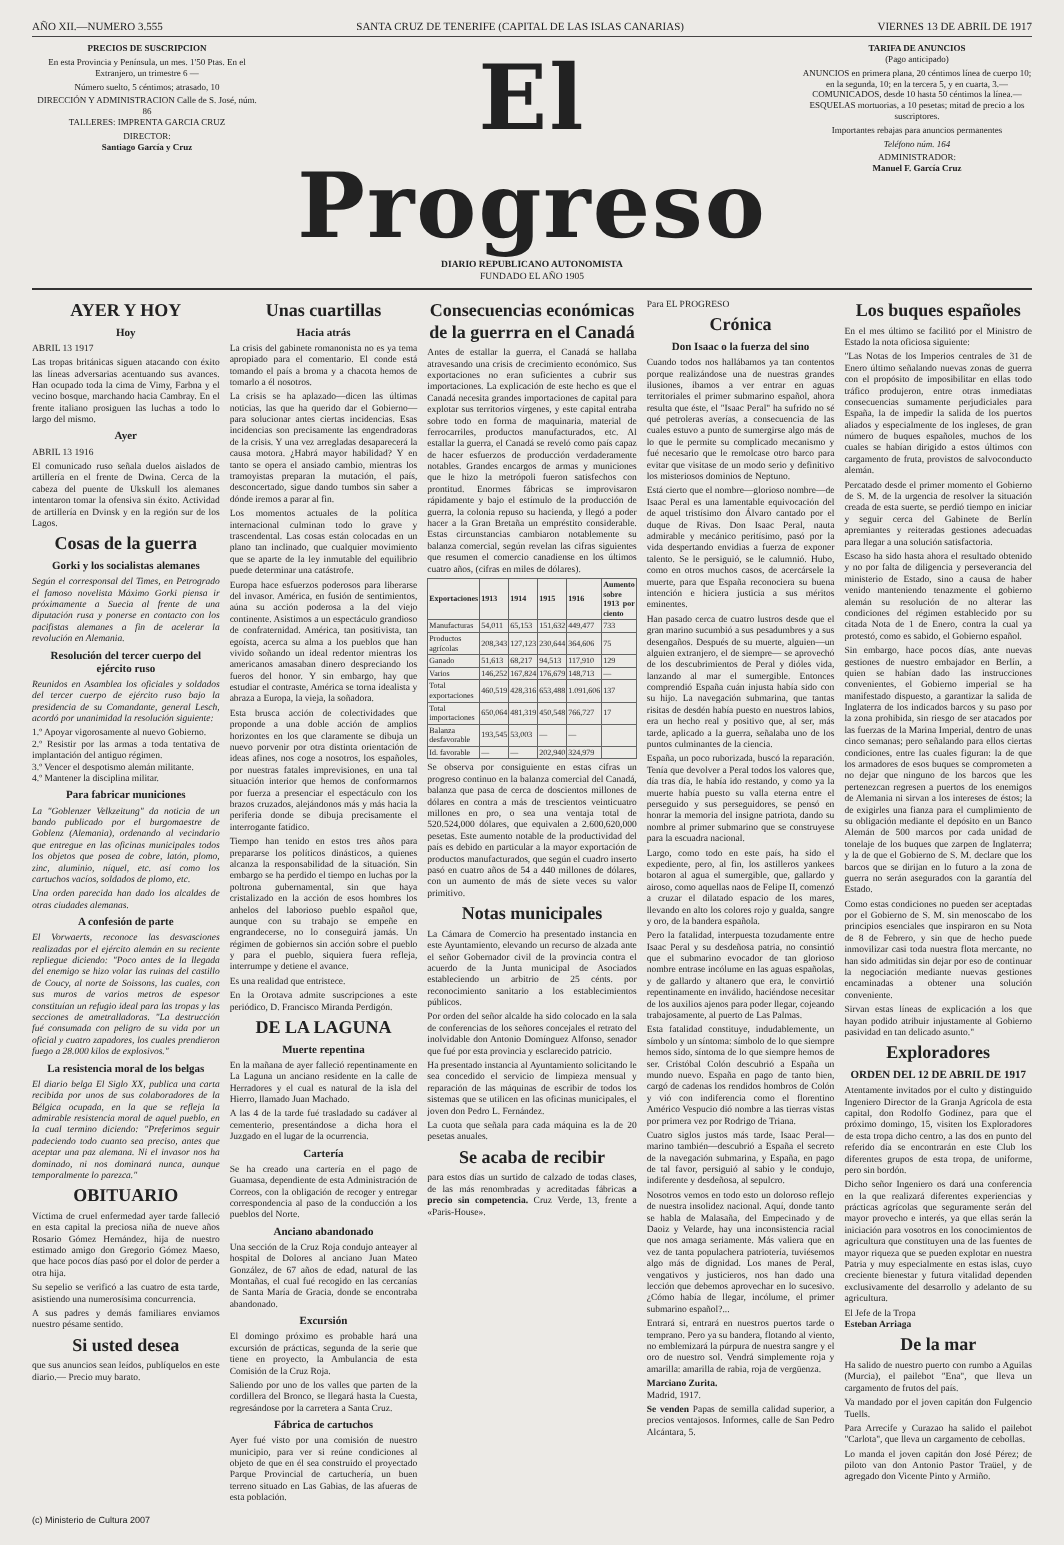AÑO XII.—NUMERO 3.555 SANTA CRUZ DE TENERIFE (CAPITAL DE LAS ISLAS CANARIAS) VIERNES 13 DE ABRIL DE 1917
PRECIOS DE SUSCRIPCION
En esta Provincia y Península, un mes. 1'50 Ptas. En el Extranjero, un trimestre 6 —
Número suelto, 5 céntimos; atrasado, 10
DIRECCIÓN Y ADMINISTRACION Calle de S. José, núm. 86
TALLERES: IMPRENTA GARCIA CRUZ
DIRECTOR:
Santiago García y Cruz
El Progreso
DIARIO REPUBLICANO AUTONOMISTA
FUNDADO EL AÑO 1905
TARIFA DE ANUNCIOS
(Pago anticipado)
ANUNCIOS en primera plana, 20 céntimos línea de cuerpo 10; en la segunda, 10; en la tercera 5, y en cuarta, 3.—COMUNICADOS, desde 10 hasta 50 céntimos la línea.—ESQUELAS mortuorias, a 10 pesetas; mitad de precio a los suscriptores.
Importantes rebajas para anuncios permanentes
Teléfono núm. 164
ADMINISTRADOR:
Manuel F. García Cruz
AYER Y HOY
Hoy
ABRIL 13 1917
Las tropas británicas siguen atacando con éxito las líneas adversarias acentuando sus avances. Han ocupado toda la cima de Vimy, Farbna y el vecino bosque, marchando hacia Cambray. En el frente italiano prosiguen las luchas a todo lo largo del mismo.
Ayer
ABRIL 13 1916
El comunicado ruso señala duelos aislados de artillería en el frente de Dwina. Cerca de la cabeza del puente de Ukskull los alemanes intentaron tomar la ofensiva sin éxito. Actividad de artillería en Dvinsk y en la región sur de los Lagos.
Cosas de la guerra
Gorki y los socialistas alemanes
Según el corresponsal del Times, en Petrogrado el famoso novelista Máximo Gorki piensa ir próximamente a Suecia al frente de una diputación rusa y ponerse en contacto con los pacifistas alemanes a fin de acelerar la revolución en Alemania.
Resolución del tercer cuerpo del ejército ruso
Reunidos en Asamblea los oficiales y soldados del tercer cuerpo de ejército ruso bajo la presidencia de su Comandante, general Lesch, acordó por unanimidad la resolución siguiente:
1.º Apoyar vigorosamente al nuevo Gobierno.
2.º Resistir por las armas a toda tentativa de implantación del antiguo régimen.
3.º Vencer el despotismo alemán militante.
4.º Mantener la disciplina militar.
Para fabricar municiones
La "Goblenzer Velkzeitung" da noticia de un bando publicado por el burgomaestre de Goblenz (Alemania), ordenando al vecindario que entregue en las oficinas municipales todos los objetos que posea de cobre, latón, plomo, zinc, aluminio, níquel, etc. así como los cartuchos vacíos, soldados de plomo, etc.
Una orden parecida han dado los alcaldes de otras ciudades alemanas.
A confesión de parte
El Vorwaerts, reconoce las desvasciones realizadas por el ejército alemán en su reciente repliegue diciendo: "Poco antes de la llegada del enemigo se hizo volar las ruinas del castillo de Coucy, al norte de Soissons, las cuales, con sus muros de varios metros de espesor constituían un refugio ideal para las tropas y las secciones de ametralladoras. "La destrucción fué consumada con peligro de su vida por un oficial y cuatro zapadores, los cuales prendieron fuego a 28.000 kilos de explosivos."
La resistencia moral de los belgas
El diario belga El Siglo XX, publica una carta recibida por unos de sus colaboradores de la Bélgica ocupada, en la que se refleja la admirable resistencia moral de aquel pueblo, en la cual termino diciendo: "Preferimos seguir padeciendo todo cuanto sea preciso, antes que aceptar una paz alemana. Ni el invasor nos ha dominado, ni nos dominará nunca, aunque temporalmente lo parezca."
OBITUARIO
Víctima de cruel enfermedad ayer tarde falleció en esta capital la preciosa niña de nueve años Rosario Gómez Hernández, hija de nuestro estimado amigo don Gregorio Gómez Maeso, que hace pocos días pasó por el dolor de perder a otra hija.
Su sepelio se verificó a las cuatro de esta tarde, asistiendo una numerosísima concurrencia.
A sus padres y demás familiares enviamos nuestro pésame sentido.
Si usted desea
que sus anuncios sean leídos, publíquelos en este diario.— Precio muy barato.
Unas cuartillas
Hacia atrás
La crisis del gabinete romanonista no es ya tema apropiado para el comentario. El conde está tomando el país a broma y a chacota hemos de tomarlo a él nosotros.
La crisis se ha aplazado—dicen las últimas noticias, las que ha querido dar el Gobierno—para solucionar antes ciertas incidencias. Esas incidencias son precisamente las engendradoras de la crisis. Y una vez arregladas desaparecerá la causa motora. ¿Habrá mayor habilidad? Y en tanto se opera el ansiado cambio, mientras los tramoyistas preparan la mutación, el país, desconcertado, sigue dando tumbos sin saber a dónde iremos a parar al fin.
Los momentos actuales de la política internacional culminan todo lo grave y trascendental. Las cosas están colocadas en un plano tan inclinado, que cualquier movimiento que se aparte de la ley inmutable del equilibrio puede determinar una catástrofe.
Europa hace esfuerzos poderosos para liberarse del invasor. América, en fusión de sentimientos, aúna su acción poderosa a la del viejo continente. Asistimos a un espectáculo grandioso de confraternidad. América, tan positivista, tan egoísta, acerca su alma a los pueblos que han vivido soñando un ideal redentor mientras los americanos amasaban dinero despreciando los fueros del honor. Y sin embargo, hay que estudiar el contraste, América se torna idealista y abraza a Europa, la vieja, la soñadora.
Esta brusca acción de colectividades que proponde a una doble acción de amplios horizontes en los que claramente se dibuja un nuevo porvenir por otra distinta orientación de ideas afines, nos coge a nosotros, los españoles, por nuestras fatales imprevisiones, en una tal situación interior que hemos de conformarnos por fuerza a presenciar el espectáculo con los brazos cruzados, alejándonos más y más hacia la periferia donde se dibuja precisamente el interrogante fatídico.
Tiempo han tenido en estos tres años para prepararse los políticos dinásticos, a quienes alcanza la responsabilidad de la situación. Sin embargo se ha perdido el tiempo en luchas por la poltrona gubernamental, sin que haya cristalizado en la acción de esos hombres los anhelos del laborioso pueblo español que, aunque con su trabajo se empeñe en engrandecerse, no lo conseguirá jamás. Un régimen de gobiernos sin acción sobre el pueblo y para el pueblo, siquiera fuera refleja, interrumpe y detiene el avance.
Es una realidad que entristece.
En la Orotava admite suscripciones a este periódico, D. Francisco Miranda Perdigón.
DE LA LAGUNA
Muerte repentina
En la mañana de ayer falleció repentinamente en La Laguna un anciano residente en la calle de Herradores y el cual es natural de la isla del Hierro, llamado Juan Machado.
A las 4 de la tarde fué trasladado su cadáver al cementerio, presentándose a dicha hora el Juzgado en el lugar de la ocurrencia.
Cartería
Se ha creado una cartería en el pago de Guamasa, dependiente de esta Administración de Correos, con la obligación de recoger y entregar correspondencia al paso de la conducción a los pueblos del Norte.
Anciano abandonado
Una sección de la Cruz Roja condujo anteayer al hospital de Dolores al anciano Juan Mateo González, de 67 años de edad, natural de las Montañas, el cual fué recogido en las cercanías de Santa María de Gracia, donde se encontraba abandonado.
Excursión
El domingo próximo es probable hará una excursión de prácticas, segunda de la serie que tiene en proyecto, la Ambulancia de esta Comisión de la Cruz Roja.
Saliendo por uno de los valles que parten de la cordillera del Bronco, se llegará hasta la Cuesta, regresándose por la carretera a Santa Cruz.
Fábrica de cartuchos
Ayer fué visto por una comisión de nuestro municipio, para ver si reúne condiciones al objeto de que en él sea construido el proyectado Parque Provincial de cartuchería, un buen terreno situado en Las Gabias, de las afueras de esta población.
Consecuencias económicas de la guerrra en el Canadá
Antes de estallar la guerra, el Canadá se hallaba atravesando una crisis de crecimiento económico. Sus exportaciones no eran suficientes a cubrir sus importaciones. La explicación de este hecho es que el Canadá necesita grandes importaciones de capital para explotar sus territorios vírgenes, y este capital entraba sobre todo en forma de maquinaria, material de ferrocarriles, productos manufacturados, etc. Al estallar la guerra, el Canadá se reveló como país capaz de hacer esfuerzos de producción verdaderamente notables. Grandes encargos de armas y municiones que le hizo la metrópoli fueron satisfechos con prontitud. Enormes fábricas se improvisaron rápidamente y bajo el estímulo de la producción de guerra, la colonia repuso su hacienda, y llegó a poder hacer a la Gran Bretaña un empréstito considerable. Estas circunstancias cambiaron notablemente su balanza comercial, según revelan las cifras siguientes que resumen el comercio canadiense en los últimos cuatro años, (cifras en miles de dólares).
| Exportaciones | 1913 | 1914 | 1915 | 1916 | Aumento sobre 1913 por ciento |
| --- | --- | --- | --- | --- | --- |
| Manufacturas | 54,011 | 65,153 | 151,632 | 449,477 | 733 |
| Productos agrícolas | 208,343 | 127,123 | 230,644 | 364,606 | 75 |
| Ganado | 51,613 | 68,217 | 94,513 | 117,910 | 129 |
| Varios | 146,252 | 167,824 | 176,679 | 148,713 | — |
| Total exportaciones | 460,519 | 428,316 | 653,488 | 1.091,606 | 137 |
| Total importaciones | 650,064 | 481,319 | 450,548 | 766,727 | 17 |
| Balanza desfavorable | 193,545 | 53,003 | — | — | |
| Id. favorable | — | — | 202,940 | 324,979 | |
Se observa por consiguiente en estas cifras un progreso continuo en la balanza comercial del Canadá, balanza que pasa de cerca de doscientos millones de dólares en contra a más de trescientos veinticuatro millones en pro, o sea una ventaja total de 520.524,000 dólares, que equivalen a 2.600,620,000 pesetas. Este aumento notable de la productividad del país es debido en particular a la mayor exportación de productos manufacturados, que según el cuadro inserto pasó en cuatro años de 54 a 440 millones de dólares, con un aumento de más de siete veces su valor primitivo.
Notas municipales
La Cámara de Comercio ha presentado instancia en este Ayuntamiento, elevando un recurso de alzada ante el señor Gobernador civil de la provincia contra el acuerdo de la Junta municipal de Asociados estableciendo un arbitrio de 25 cénts. por reconocimiento sanitario a los establecimientos públicos.
Por orden del señor alcalde ha sido colocado en la sala de conferencias de los señores concejales el retrato del inolvidable don Antonio Domínguez Alfonso, senador que fué por esta provincia y esclarecido patricio.
Ha presentado instancia al Ayuntamiento solicitando le sea concedido el servicio de limpieza mensual y reparación de las máquinas de escribir de todos los sistemas que se utilicen en las oficinas municipales, el joven don Pedro L. Fernández.
La cuota que señala para cada máquina es la de 20 pesetas anuales.
Se acaba de recibir
para estos días un surtido de calzado de todas clases, de las más renombradas y acreditadas fábricas a precio sin competencia. Cruz Verde, 13, frente a «Paris-House».
Para EL PROGRESO
Crónica
Don Isaac o la fuerza del sino
Cuando todos nos hallábamos ya tan contentos porque realizándose una de nuestras grandes ilusiones, íbamos a ver entrar en aguas territoriales el primer submarino español, ahora resulta que éste, el "Isaac Peral" ha sufrido no sé qué petroleras averías, a consecuencia de las cuales estuvo a punto de sumergirse algo más de lo que le permite su complicado mecanismo y fué necesario que le remolcase otro barco para evitar que visitase de un modo serio y definitivo los misteriosos dominios de Neptuno.
Está cierto que el nombre—glorioso nombre—de Isaac Peral es una lamentable equivocación del de aquel tristísimo don Álvaro cantado por el duque de Rivas. Don Isaac Peral, nauta admirable y mecánico peritísimo, pasó por la vida despertando envidias a fuerza de exponer talento. Se le persiguió, se le calumnió. Hubo, como en otros muchos casos, de acercársele la muerte, para que España reconociera su buena intención e hiciera justicia a sus méritos eminentes.
Han pasado cerca de cuatro lustros desde que el gran marino sucumbió a sus pesadumbres y a sus desengaños. Después de su muerte, alguien—un alguien extranjero, el de siempre— se aprovechó de los descubrimientos de Peral y dióles vida, lanzando al mar el sumergible. Entonces comprendió España cuán injusta había sido con su hijo. La navegación submarina, que tantas risitas de desdén había puesto en nuestros labios, era un hecho real y positivo que, al ser, más tarde, aplicado a la guerra, señalaba uno de los puntos culminantes de la ciencia.
España, un poco ruborizada, buscó la reparación. Tenía que devolver a Peral todos los valores que, día tras día, le había ido restando, y como ya la muerte había puesto su valla eterna entre el perseguido y sus perseguidores, se pensó en honrar la memoria del insigne patriota, dando su nombre al primer submarino que se construyese para la escuadra nacional.
Largo, como todo en este país, ha sido el expediente, pero, al fin, los astilleros yankees botaron al agua el sumergible, que, gallardo y airoso, como aquellas naos de Felipe II, comenzó a cruzar el dilatado espacio de los mares, llevando en alto los colores rojo y gualda, sangre y oro, de la bandera española.
Pero la fatalidad, interpuesta tozudamente entre Isaac Peral y su desdeñosa patria, no consintió que el submarino evocador de tan glorioso nombre entrase incólume en las aguas españolas, y de gallardo y altanero que era, le convirtió repentinamente en inválido, haciéndose necesitar de los auxilios ajenos para poder llegar, cojeando trabajosamente, al puerto de Las Palmas.
Esta fatalidad constituye, indudablemente, un símbolo y un síntoma: símbolo de lo que siempre hemos sido, síntoma de lo que siempre hemos de ser. Cristóbal Colón descubrió a España un mundo nuevo. España en pago de tanto bien, cargó de cadenas los rendidos hombros de Colón y vió con indiferencia como el florentino Américo Vespucio dió nombre a las tierras vistas por primera vez por Rodrigo de Triana.
Cuatro siglos justos más tarde, Isaac Peral—marino también—descubrió a España el secreto de la navegación submarina, y España, en pago de tal favor, persiguió al sabio y le condujo, indiferente y desdeñosa, al sepulcro.
Nosotros vemos en todo esto un doloroso reflejo de nuestra insolidez nacional. Aquí, donde tanto se habla de Malasaña, del Empecinado y de Daoiz y Velarde, hay una inconsistencia racial que nos amaga seriamente. Más valiera que en vez de tanta populachera patriotería, tuviésemos algo más de dignidad. Los manes de Peral, vengativos y justicieros, nos han dado una lección que debemos aprovechar en lo sucesivo. ¿Cómo había de llegar, incólume, el primer submarino español?...
Entrará si, entrará en nuestros puertos tarde o temprano. Pero ya su bandera, flotando al viento, no emblemizará la púrpura de nuestra sangre y el oro de nuestro sol. Vendrá simplemente roja y amarilla: amarilla de rabia, roja de vergüenza.
Marciano Zurita.
Madrid, 1917.
Se venden Papas de semilla calidad superior, a precios ventajosos. Informes, calle de San Pedro Alcántara, 5.
Los buques españoles
En el mes último se facilitó por el Ministro de Estado la nota oficiosa siguiente:
"Las Notas de los Imperios centrales de 31 de Enero último señalando nuevas zonas de guerra con el propósito de imposibilitar en ellas todo tráfico produjeron, entre otras inmediatas consecuencias sumamente perjudiciales para España, la de impedir la salida de los puertos aliados y especialmente de los ingleses, de gran número de buques españoles, muchos de los cuales se habían dirigido a estos últimos con cargamento de fruta, provistos de salvoconducto alemán.
Percatado desde el primer momento el Gobierno de S. M. de la urgencia de resolver la situación creada de esta suerte, se perdió tiempo en iniciar y seguir cerca del Gabinete de Berlín apremiantes y reiteradas gestiones adecuadas para llegar a una solución satisfactoria.
Escaso ha sido hasta ahora el resultado obtenido y no por falta de diligencia y perseverancia del ministerio de Estado, sino a causa de haber venido manteniendo tenazmente el gobierno alemán su resolución de no alterar las condiciones del régimen establecido por su citada Nota de 1 de Enero, contra la cual ya protestó, como es sabido, el Gobierno español.
Sin embargo, hace pocos días, ante nuevas gestiones de nuestro embajador en Berlín, a quien se habían dado las instrucciones convenientes, el Gobierno imperial se ha manifestado dispuesto, a garantizar la salida de Inglaterra de los indicados barcos y su paso por la zona prohibida, sin riesgo de ser atacados por las fuerzas de la Marina Imperial, dentro de unas cinco semanas; pero señalando para ellos ciertas condiciones, entre las cuales figuran: la de que los armadores de esos buques se comprometen a no dejar que ninguno de los barcos que les pertenezcan regresen a puertos de los enemigos de Alemania ni sirvan a los intereses de éstos; la de exigirles una fianza para el cumplimiento de su obligación mediante el depósito en un Banco Alemán de 500 marcos por cada unidad de tonelaje de los buques que zarpen de Inglaterra; y la de que el Gobierno de S. M. declare que los barcos que se dirijan en lo futuro a la zona de guerra no serán asegurados con la garantía del Estado.
Como estas condiciones no pueden ser aceptadas por el Gobierno de S. M. sin menoscabo de los principios esenciales que inspiraron en su Nota de 8 de Febrero, y sin que de hecho puede inmovilizar casi toda nuestra flota mercante, no han sido admitidas sin dejar por eso de continuar la negociación mediante nuevas gestiones encaminadas a obtener una solución conveniente.
Sirvan estas líneas de explicación a los que hayan podido atribuir injustamente al Gobierno pasividad en tan delicado asunto."
Exploradores
ORDEN DEL 12 DE ABRIL DE 1917
Atentamente invitados por el culto y distinguido Ingeniero Director de la Granja Agrícola de esta capital, don Rodolfo Godínez, para que el próximo domingo, 15, visiten los Exploradores de esta tropa dicho centro, a las dos en punto del referido día se encontrarán en este Club los diferentes grupos de esta tropa, de uniforme, pero sin bordón.
Dicho señor Ingeniero os dará una conferencia en la que realizará diferentes experiencias y prácticas agrícolas que seguramente serán del mayor provecho e interés, ya que ellas serán la iniciación para vosotros en los conocimientos de agricultura que constituyen una de las fuentes de mayor riqueza que se pueden explotar en nuestra Patria y muy especialmente en estas islas, cuyo creciente bienestar y futura vitalidad dependen exclusivamente del desarrollo y adelanto de su agricultura.
El Jefe de la Tropa
Esteban Arriaga
De la mar
Ha salido de nuestro puerto con rumbo a Aguilas (Murcia), el pailebot "Ena", que lleva un cargamento de frutos del país.
Va mandado por el joven capitán don Fulgencio Tuells.
Para Arrecife y Curazao ha salido el pailebot "Carlota", que lleva un cargamento de cebollas.
Lo manda el joven capitán don José Pérez; de piloto van don Antonio Pastor Traüel, y de agregado don Vicente Pinto y Armiño.
(c) Ministerio de Cultura 2007